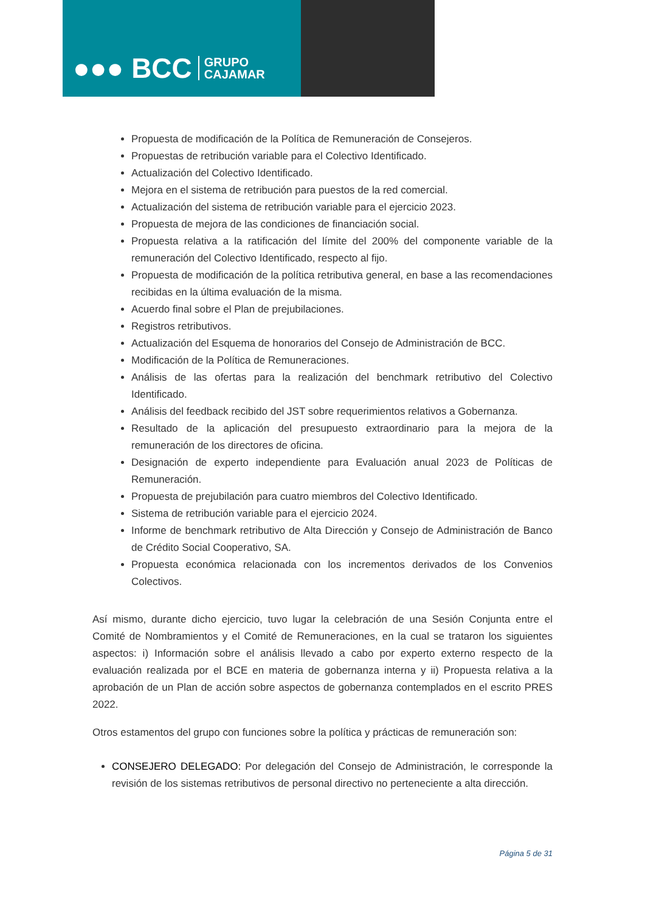●●● BCC GRUPO
CAJAMAR
Propuesta de modificación de la Política de Remuneración de Consejeros.
Propuestas de retribución variable para el Colectivo Identificado.
Actualización del Colectivo Identificado.
Mejora en el sistema de retribución para puestos de la red comercial.
Actualización del sistema de retribución variable para el ejercicio 2023.
Propuesta de mejora de las condiciones de financiación social.
Propuesta relativa a la ratificación del límite del 200% del componente variable de la remuneración del Colectivo Identificado, respecto al fijo.
Propuesta de modificación de la política retributiva general, en base a las recomendaciones recibidas en la última evaluación de la misma.
Acuerdo final sobre el Plan de prejubilaciones.
Registros retributivos.
Actualización del Esquema de honorarios del Consejo de Administración de BCC.
Modificación de la Política de Remuneraciones.
Análisis de las ofertas para la realización del benchmark retributivo del Colectivo Identificado.
Análisis del feedback recibido del JST sobre requerimientos relativos a Gobernanza.
Resultado de la aplicación del presupuesto extraordinario para la mejora de la remuneración de los directores de oficina.
Designación de experto independiente para Evaluación anual 2023 de Políticas de Remuneración.
Propuesta de prejubilación para cuatro miembros del Colectivo Identificado.
Sistema de retribución variable para el ejercicio 2024.
Informe de benchmark retributivo de Alta Dirección y Consejo de Administración de Banco de Crédito Social Cooperativo, SA.
Propuesta económica relacionada con los incrementos derivados de los Convenios Colectivos.
Así mismo, durante dicho ejercicio, tuvo lugar la celebración de una Sesión Conjunta entre el Comité de Nombramientos y el Comité de Remuneraciones, en la cual se trataron los siguientes aspectos: i) Información sobre el análisis llevado a cabo por experto externo respecto de la evaluación realizada por el BCE en materia de gobernanza interna y ii) Propuesta relativa a la aprobación de un Plan de acción sobre aspectos de gobernanza contemplados en el escrito PRES 2022.
Otros estamentos del grupo con funciones sobre la política y prácticas de remuneración son:
CONSEJERO DELEGADO: Por delegación del Consejo de Administración, le corresponde la revisión de los sistemas retributivos de personal directivo no perteneciente a alta dirección.
Página 5 de 31